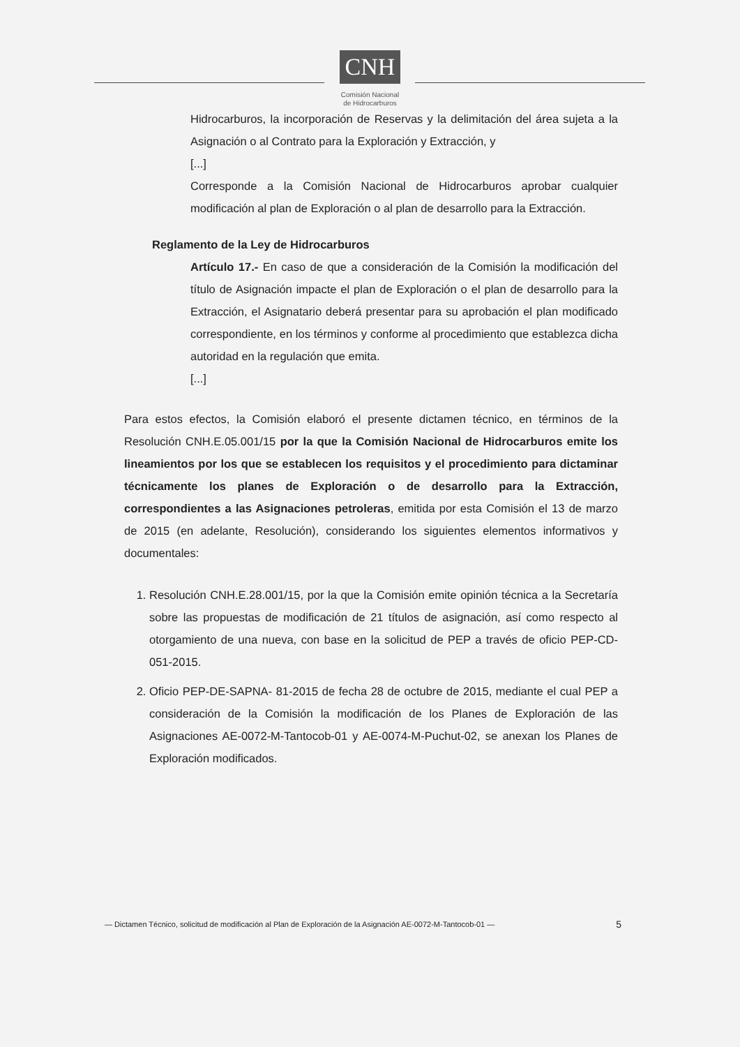CNH
Comisión Nacional
de Hidrocarburos
Hidrocarburos, la incorporación de Reservas y la delimitación del área sujeta a la Asignación o al Contrato para la Exploración y Extracción, y
[...]
Corresponde a la Comisión Nacional de Hidrocarburos aprobar cualquier modificación al plan de Exploración o al plan de desarrollo para la Extracción.
Reglamento de la Ley de Hidrocarburos
Artículo 17.- En caso de que a consideración de la Comisión la modificación del título de Asignación impacte el plan de Exploración o el plan de desarrollo para la Extracción, el Asignatario deberá presentar para su aprobación el plan modificado correspondiente, en los términos y conforme al procedimiento que establezca dicha autoridad en la regulación que emita.
[...]
Para estos efectos, la Comisión elaboró el presente dictamen técnico, en términos de la Resolución CNH.E.05.001/15 por la que la Comisión Nacional de Hidrocarburos emite los lineamientos por los que se establecen los requisitos y el procedimiento para dictaminar técnicamente los planes de Exploración o de desarrollo para la Extracción, correspondientes a las Asignaciones petroleras, emitida por esta Comisión el 13 de marzo de 2015 (en adelante, Resolución), considerando los siguientes elementos informativos y documentales:
1. Resolución CNH.E.28.001/15, por la que la Comisión emite opinión técnica a la Secretaría sobre las propuestas de modificación de 21 títulos de asignación, así como respecto al otorgamiento de una nueva, con base en la solicitud de PEP a través de oficio PEP-CD-051-2015.
2. Oficio PEP-DE-SAPNA- 81-2015 de fecha 28 de octubre de 2015, mediante el cual PEP a consideración de la Comisión la modificación de los Planes de Exploración de las Asignaciones AE-0072-M-Tantocob-01 y AE-0074-M-Puchut-02, se anexan los Planes de Exploración modificados.
— Dictamen Técnico, solicitud de modificación al Plan de Exploración de la Asignación AE-0072-M-Tantocob-01 — 5